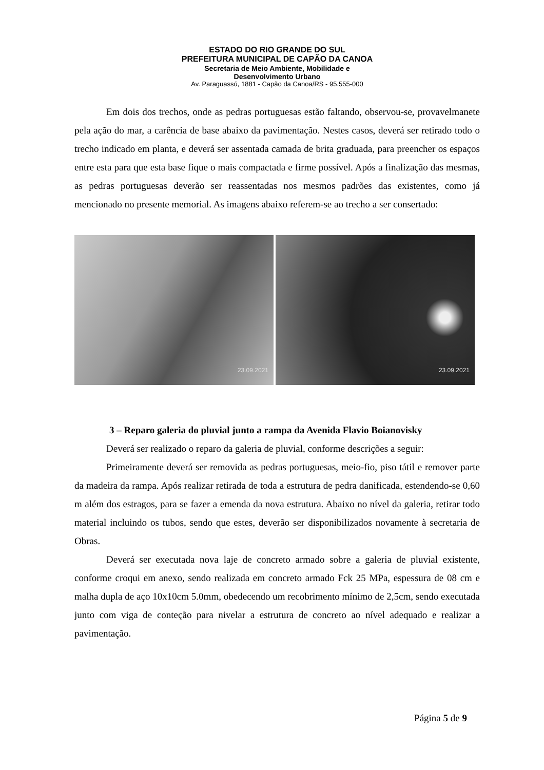ESTADO DO RIO GRANDE DO SUL
PREFEITURA MUNICIPAL DE CAPÃO DA CANOA
Secretaria de Meio Ambiente, Mobilidade e
Desenvolvimento Urbano
Av. Paraguassú, 1881 - Capão da Canoa/RS - 95.555-000
Em dois dos trechos, onde as pedras portuguesas estão faltando, observou-se, provavelmanete pela ação do mar, a carência de base abaixo da pavimentação. Nestes casos, deverá ser retirado todo o trecho indicado em planta, e deverá ser assentada camada de brita graduada, para preencher os espaços entre esta para que esta base fique o mais compactada e firme possível. Após a finalização das mesmas, as pedras portuguesas deverão ser reassentadas nos mesmos padrões das existentes, como já mencionado no presente memorial. As imagens abaixo referem-se ao trecho a ser consertado:
23.09.2021
23.09.2021
3 – Reparo galeria do pluvial junto a rampa da Avenida Flavio Boianovisky
Deverá ser realizado o reparo da galeria de pluvial, conforme descrições a seguir:
Primeiramente deverá ser removida as pedras portuguesas, meio-fio, piso tátil e remover parte da madeira da rampa. Após realizar retirada de toda a estrutura de pedra danificada, estendendo-se 0,60 m além dos estragos, para se fazer a emenda da nova estrutura. Abaixo no nível da galeria, retirar todo material incluindo os tubos, sendo que estes, deverão ser disponibilizados novamente à secretaria de Obras.
Deverá ser executada nova laje de concreto armado sobre a galeria de pluvial existente, conforme croqui em anexo, sendo realizada em concreto armado Fck 25 MPa, espessura de 08 cm e malha dupla de aço 10x10cm 5.0mm, obedecendo um recobrimento mínimo de 2,5cm, sendo executada junto com viga de conteção para nivelar a estrutura de concreto ao nível adequado e realizar a pavimentação.
Página 5 de 9